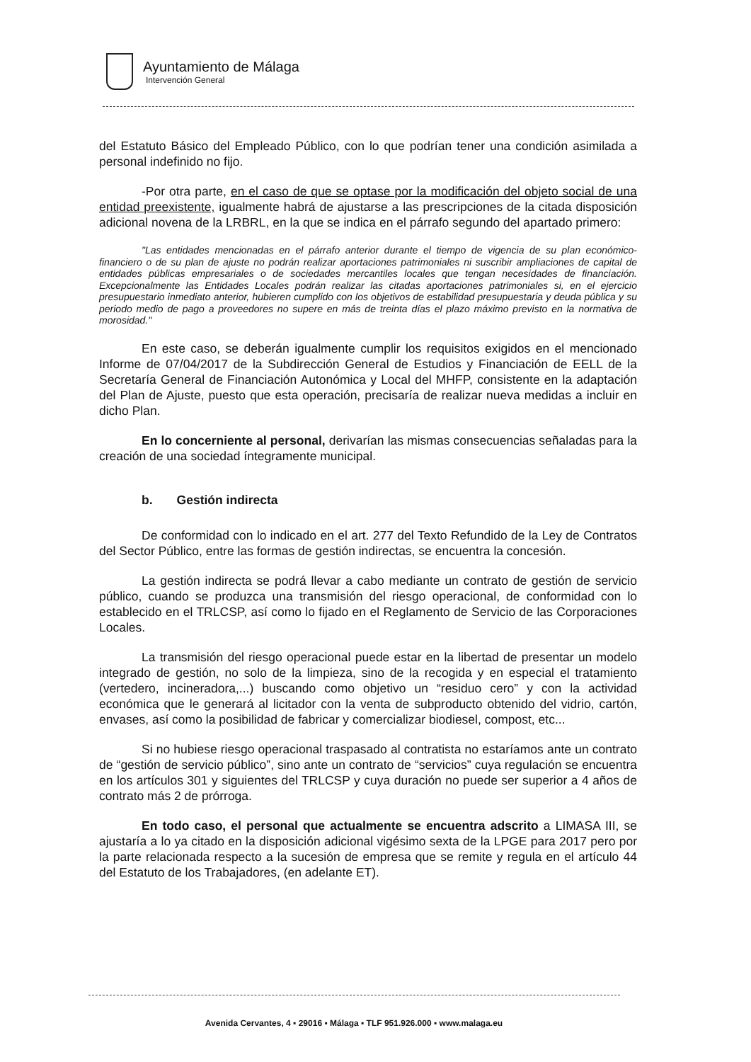Ayuntamiento de Málaga
Intervención General
del Estatuto Básico del Empleado Público, con lo que podrían tener una condición asimilada a personal indefinido no fijo.
-Por otra parte, en el caso de que se optase por la modificación del objeto social de una entidad preexistente, igualmente habrá de ajustarse a las prescripciones de la citada disposición adicional novena de la LRBRL, en la que se indica en el párrafo segundo del apartado primero:
"Las entidades mencionadas en el párrafo anterior durante el tiempo de vigencia de su plan económico-financiero o de su plan de ajuste no podrán realizar aportaciones patrimoniales ni suscribir ampliaciones de capital de entidades públicas empresariales o de sociedades mercantiles locales que tengan necesidades de financiación. Excepcionalmente las Entidades Locales podrán realizar las citadas aportaciones patrimoniales si, en el ejercicio presupuestario inmediato anterior, hubieren cumplido con los objetivos de estabilidad presupuestaria y deuda pública y su periodo medio de pago a proveedores no supere en más de treinta días el plazo máximo previsto en la normativa de morosidad."
En este caso, se deberán igualmente cumplir los requisitos exigidos en el mencionado Informe de 07/04/2017 de la Subdirección General de Estudios y Financiación de EELL de la Secretaría General de Financiación Autonómica y Local del MHFP, consistente en la adaptación del Plan de Ajuste, puesto que esta operación, precisaría de realizar nueva medidas a incluir en dicho Plan.
En lo concerniente al personal, derivarían las mismas consecuencias señaladas para la creación de una sociedad íntegramente municipal.
b. Gestión indirecta
De conformidad con lo indicado en el art. 277 del Texto Refundido de la Ley de Contratos del Sector Público, entre las formas de gestión indirectas, se encuentra la concesión.
La gestión indirecta se podrá llevar a cabo mediante un contrato de gestión de servicio público, cuando se produzca una transmisión del riesgo operacional, de conformidad con lo establecido en el TRLCSP, así como lo fijado en el Reglamento de Servicio de las Corporaciones Locales.
La transmisión del riesgo operacional puede estar en la libertad de presentar un modelo integrado de gestión, no solo de la limpieza, sino de la recogida y en especial el tratamiento (vertedero, incineradora,...) buscando como objetivo un “residuo cero” y con la actividad económica que le generará al licitador con la venta de subproducto obtenido del vidrio, cartón, envases, así como la posibilidad de fabricar y comercializar biodiesel, compost, etc...
Si no hubiese riesgo operacional traspasado al contratista no estaríamos ante un contrato de “gestión de servicio público”, sino ante un contrato de “servicios” cuya regulación se encuentra en los artículos 301 y siguientes del TRLCSP y cuya duración no puede ser superior a 4 años de contrato más 2 de prórroga.
En todo caso, el personal que actualmente se encuentra adscrito a LIMASA III, se ajustaría a lo ya citado en la disposición adicional vigésimo sexta de la LPGE para 2017 pero por la parte relacionada respecto a la sucesión de empresa que se remite y regula en el artículo 44 del Estatuto de los Trabajadores, (en adelante ET).
Avenida Cervantes, 4 ▪ 29016 ▪ Málaga ▪ TLF 951.926.000 ▪ www.malaga.eu